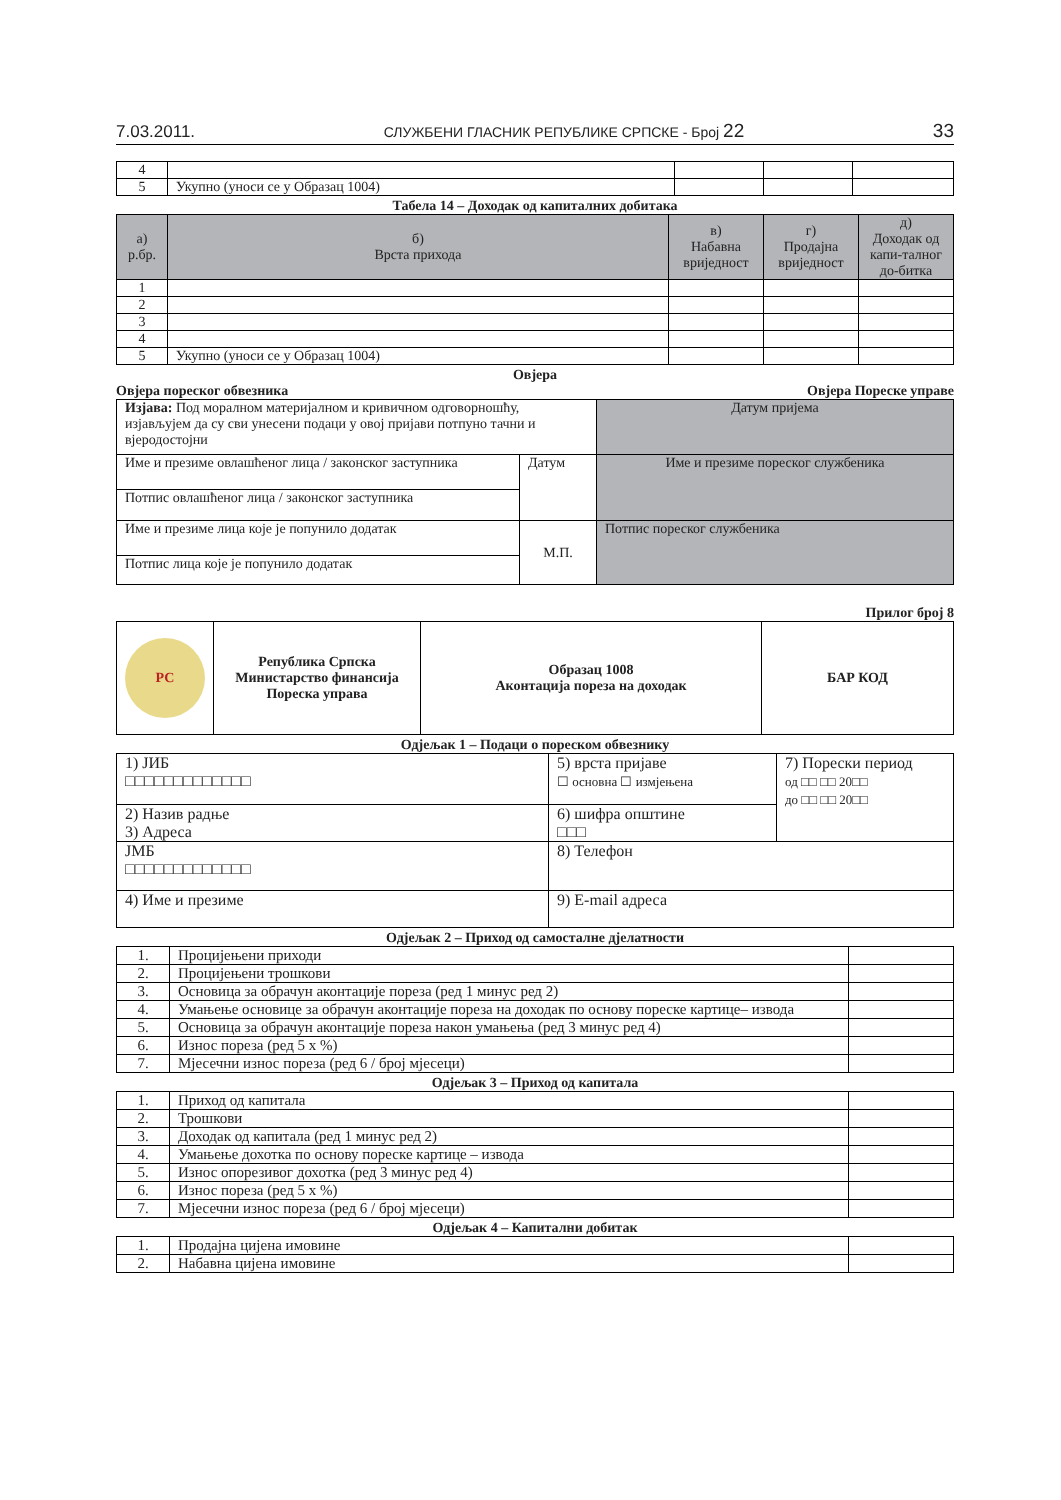7.03.2011. СЛУЖБЕНИ ГЛАСНИК РЕПУБЛИКЕ СРПСКЕ - Број 22 33
| 4 | | | | |
| 5 | Укупно (уноси се у Образац 1004) | | | |
Табела 14 – Доходак од капиталних добитака
| а) р.бр. | б) Врста прихода | в) Набавна вриједност | г) Продајна вриједност | д) Доходак од капи-талног до-битка |
| --- | --- | --- | --- | --- |
| 1 | | | | |
| 2 | | | | |
| 3 | | | | |
| 4 | | | | |
| 5 | Укупно (уноси се у Образац 1004) | | | |
Овјера
Овјера пореског обвезника Овјера Пореске управе
| Изјава: Под моралном материјалном и кривичном одговорношћу, изјављујем да су сви унесени подаци у овој пријави потпуно тачни и вјеродостојни | | Датум пријема |
| Име и презиме овлашћеног лица / законског заступника | Датум | Име и презиме пореског службеника |
| Потпис овлашћеног лица / законског заступника | | |
| Име и презиме лица које је попунило додатак | М.П. | Потпис пореског службеника |
| Потпис лица које је попунило додатак | | |
Прилог број 8
| РС | Република Српска Министарство финансија Пореска управа | Образац 1008 Аконтација пореза на доходак | БАР КОД |
Одјељак 1 – Подаци о пореском обвезнику
| 1) ЈИБ □□□□□□□□□□□□□ | 5) врста пријаве ☐ основна ☐ измјењена | 7) Порески период од □□ □□ 20□□ до □□ □□ 20□□ |
| 2) Назив радње 3) Адреса | 6) шифра општине □□□ | |
| ЈМБ □□□□□□□□□□□□□ | 8) Телефон | |
| 4) Име и презиме | 9) E-mail адреса | |
Одјељак 2 – Приход од самосталне дјелатности
| 1. | Процијењени приходи | |
| 2. | Процијењени трошкови | |
| 3. | Основица за обрачун аконтације пореза (ред 1 минус ред 2) | |
| 4. | Умањење основице за обрачун аконтације пореза на доходак по основу пореске картице– извода | |
| 5. | Основица за обрачун аконтације пореза након умањења (ред 3 минус ред 4) | |
| 6. | Износ пореза (ред 5 x %) | |
| 7. | Мјесечни износ пореза (ред 6 / број мјесеци) | |
Одјељак 3 – Приход од капитала
| 1. | Приход од капитала | |
| 2. | Трошкови | |
| 3. | Доходак од капитала (ред 1 минус ред 2) | |
| 4. | Умањење дохотка по основу пореске картице – извода | |
| 5. | Износ опорезивог дохотка (ред 3 минус ред 4) | |
| 6. | Износ пореза (ред 5 x %) | |
| 7. | Мјесечни износ пореза (ред 6 / број мјесеци) | |
Одјељак 4 – Капитални добитак
| 1. | Продајна цијена имовине | |
| 2. | Набавна цијена имовине | |